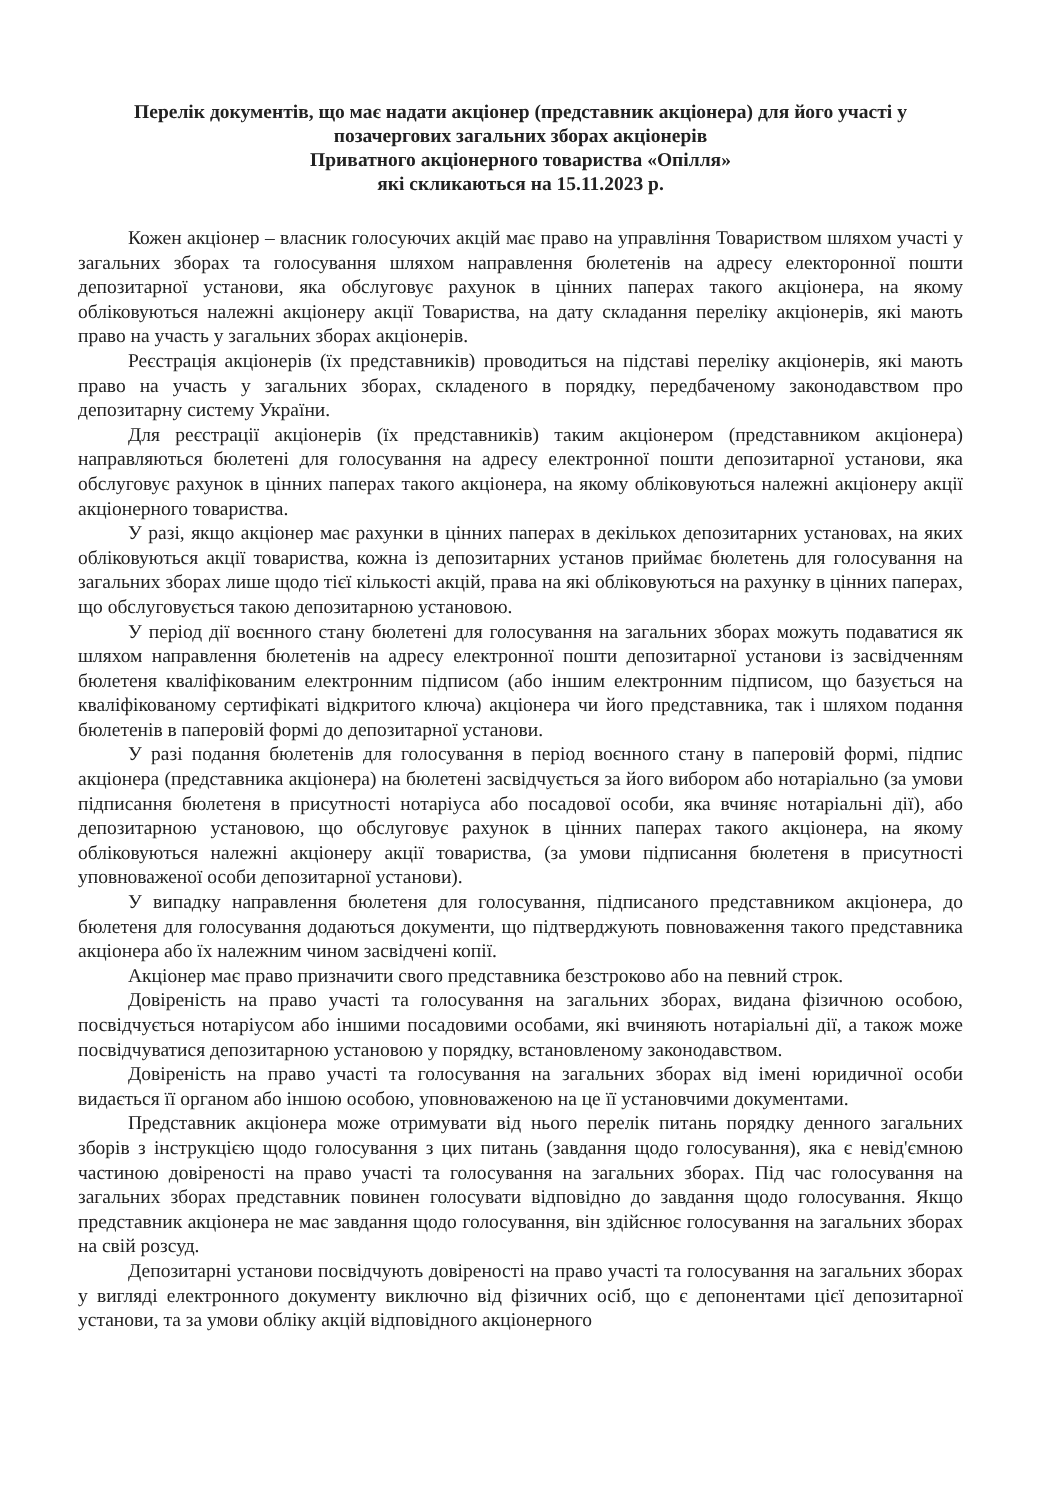Перелік документів, що має надати акціонер (представник акціонера) для його участі у позачергових загальних зборах акціонерів
Приватного акціонерного товариства «Опілля»
які скликаються на 15.11.2023 р.
Кожен акціонер – власник голосуючих акцій має право на управління Товариством шляхом участі у загальних зборах та голосування шляхом направлення бюлетенів на адресу електоронної пошти депозитарної установи, яка обслуговує рахунок в цінних паперах такого акціонера, на якому обліковуються належні акціонеру акції Товариства, на дату складання переліку акціонерів, які мають право на участь у загальних зборах акціонерів.
Реєстрація акціонерів (їх представників) проводиться на підставі переліку акціонерів, які мають право на участь у загальних зборах, складеного в порядку, передбаченому законодавством про депозитарну систему України.
Для реєстрації акціонерів (їх представників) таким акціонером (представником акціонера) направляються бюлетені для голосування на адресу електронної пошти депозитарної установи, яка обслуговує рахунок в цінних паперах такого акціонера, на якому обліковуються належні акціонеру акції акціонерного товариства.
У разі, якщо акціонер має рахунки в цінних паперах в декількох депозитарних установах, на яких обліковуються акції товариства, кожна із депозитарних установ приймає бюлетень для голосування на загальних зборах лише щодо тієї кількості акцій, права на які обліковуються на рахунку в цінних паперах, що обслуговується такою депозитарною установою.
У період дії воєнного стану бюлетені для голосування на загальних зборах можуть подаватися як шляхом направлення бюлетенів на адресу електронної пошти депозитарної установи із засвідченням бюлетеня кваліфікованим електронним підписом (або іншим електронним підписом, що базується на кваліфікованому сертифікаті відкритого ключа) акціонера чи його представника, так і шляхом подання бюлетенів в паперовій формі до депозитарної установи.
У разі подання бюлетенів для голосування в період воєнного стану в паперовій формі, підпис акціонера (представника акціонера) на бюлетені засвідчується за його вибором або нотаріально (за умови підписання бюлетеня в присутності нотаріуса або посадової особи, яка вчиняє нотаріальні дії), або депозитарною установою, що обслуговує рахунок в цінних паперах такого акціонера, на якому обліковуються належні акціонеру акції товариства, (за умови підписання бюлетеня в присутності уповноваженої особи депозитарної установи).
У випадку направлення бюлетеня для голосування, підписаного представником акціонера, до бюлетеня для голосування додаються документи, що підтверджують повноваження такого представника акціонера або їх належним чином засвідчені копії.
Акціонер має право призначити свого представника безстроково або на певний строк.
Довіреність на право участі та голосування на загальних зборах, видана фізичною особою, посвідчується нотаріусом або іншими посадовими особами, які вчиняють нотаріальні дії, а також може посвідчуватися депозитарною установою у порядку, встановленому законодавством.
Довіреність на право участі та голосування на загальних зборах від імені юридичної особи видається її органом або іншою особою, уповноваженою на це її установчими документами.
Представник акціонера може отримувати від нього перелік питань порядку денного загальних зборів з інструкцією щодо голосування з цих питань (завдання щодо голосування), яка є невід'ємною частиною довіреності на право участі та голосування на загальних зборах. Під час голосування на загальних зборах представник повинен голосувати відповідно до завдання щодо голосування. Якщо представник акціонера не має завдання щодо голосування, він здійснює голосування на загальних зборах на свій розсуд.
Депозитарні установи посвідчують довіреності на право участі та голосування на загальних зборах у вигляді електронного документу виключно від фізичних осіб, що є депонентами цієї депозитарної установи, та за умови обліку акцій відповідного акціонерного